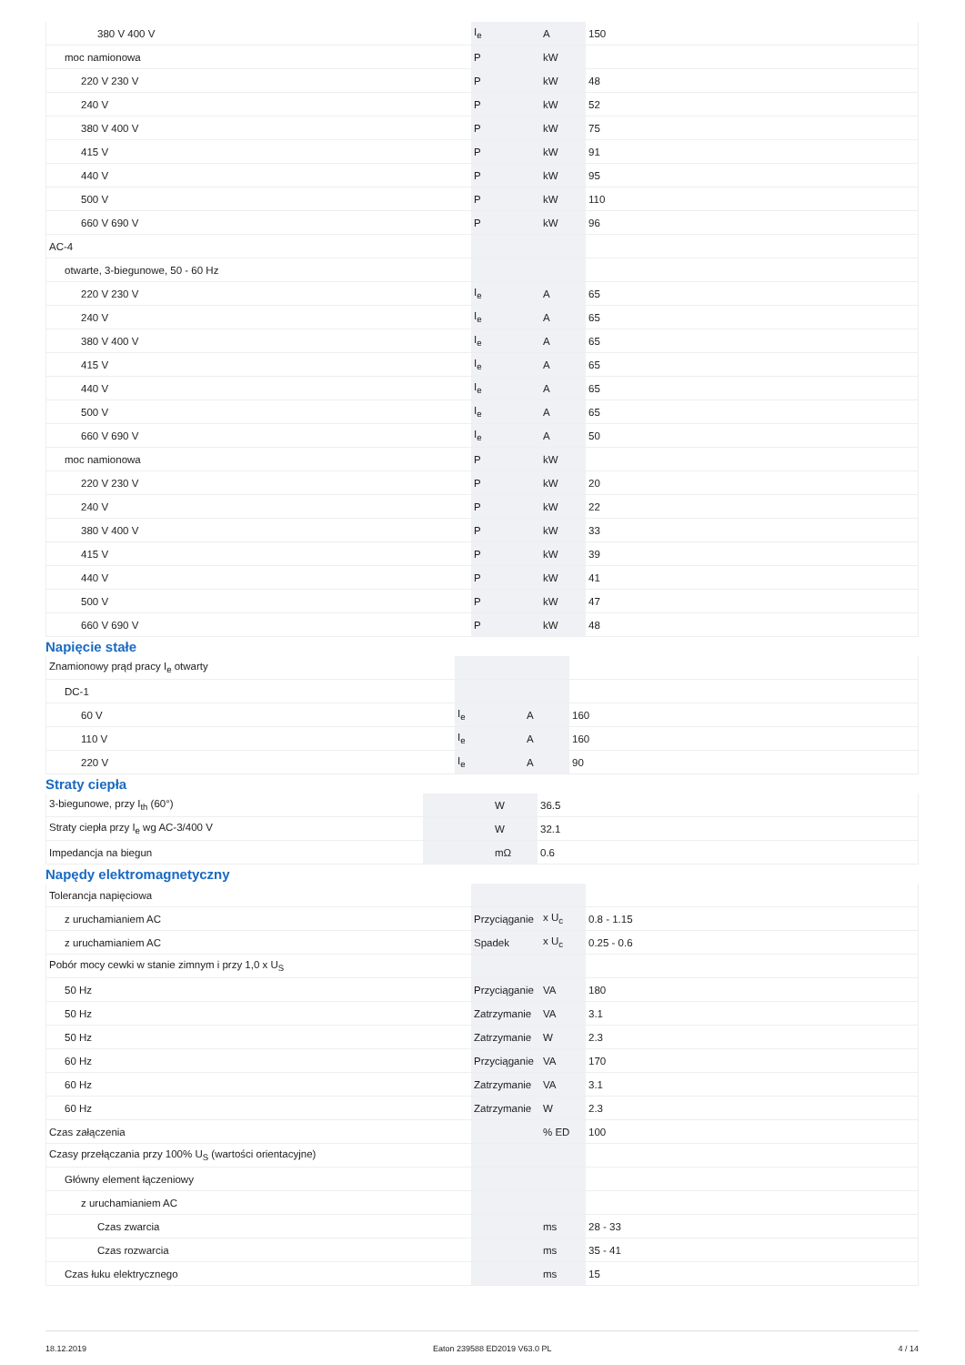| 380 V 400 V | I<sub>e</sub> | A | 150 |
| moc namionowa | P | kW | |
| 220 V 230 V | P | kW | 48 |
| 240 V | P | kW | 52 |
| 380 V 400 V | P | kW | 75 |
| 415 V | P | kW | 91 |
| 440 V | P | kW | 95 |
| 500 V | P | kW | 110 |
| 660 V 690 V | P | kW | 96 |
| AC-4 | | | |
| otwarte, 3-biegunowe, 50 - 60 Hz | | | |
| 220 V 230 V | I<sub>e</sub> | A | 65 |
| 240 V | I<sub>e</sub> | A | 65 |
| 380 V 400 V | I<sub>e</sub> | A | 65 |
| 415 V | I<sub>e</sub> | A | 65 |
| 440 V | I<sub>e</sub> | A | 65 |
| 500 V | I<sub>e</sub> | A | 65 |
| 660 V 690 V | I<sub>e</sub> | A | 50 |
| moc namionowa | P | kW | |
| 220 V 230 V | P | kW | 20 |
| 240 V | P | kW | 22 |
| 380 V 400 V | P | kW | 33 |
| 415 V | P | kW | 39 |
| 440 V | P | kW | 41 |
| 500 V | P | kW | 47 |
| 660 V 690 V | P | kW | 48 |
Napięcie stałe
| Znamionowy prąd pracy I<sub>e</sub> otwarty | | | |
| DC-1 | | | |
| 60 V | I<sub>e</sub> | A | 160 |
| 110 V | I<sub>e</sub> | A | 160 |
| 220 V | I<sub>e</sub> | A | 90 |
Straty ciepła
| 3-biegunowe, przy I<sub>th</sub> (60°) | | W | 36.5 |
| Straty ciepła przy I<sub>e</sub> wg AC-3/400 V | | W | 32.1 |
| Impedancja na biegun | | mΩ | 0.6 |
Napędy elektromagnetyczny
| Tolerancja napięciowa | | | |
| z uruchamianiem AC | Przyciąganie | x U<sub>c</sub> | 0.8 - 1.15 |
| z uruchamianiem AC | Spadek | x U<sub>c</sub> | 0.25 - 0.6 |
| Pobór mocy cewki w stanie zimnym i przy 1,0 x U<sub>S</sub> | | | |
| 50 Hz | Przyciąganie | VA | 180 |
| 50 Hz | Zatrzymanie | VA | 3.1 |
| 50 Hz | Zatrzymanie | W | 2.3 |
| 60 Hz | Przyciąganie | VA | 170 |
| 60 Hz | Zatrzymanie | VA | 3.1 |
| 60 Hz | Zatrzymanie | W | 2.3 |
| Czas załączenia | | % ED | 100 |
| Czasy przełączania przy 100% U<sub>S</sub> (wartości orientacyjne) | | | |
| Główny element łączeniowy | | | |
| z uruchamianiem AC | | | |
| Czas zwarcia | | ms | 28 - 33 |
| Czas rozwarcia | | ms | 35 - 41 |
| Czas łuku elektrycznego | | ms | 15 |
18.12.2019 Eaton 239588 ED2019 V63.0 PL 4 / 14